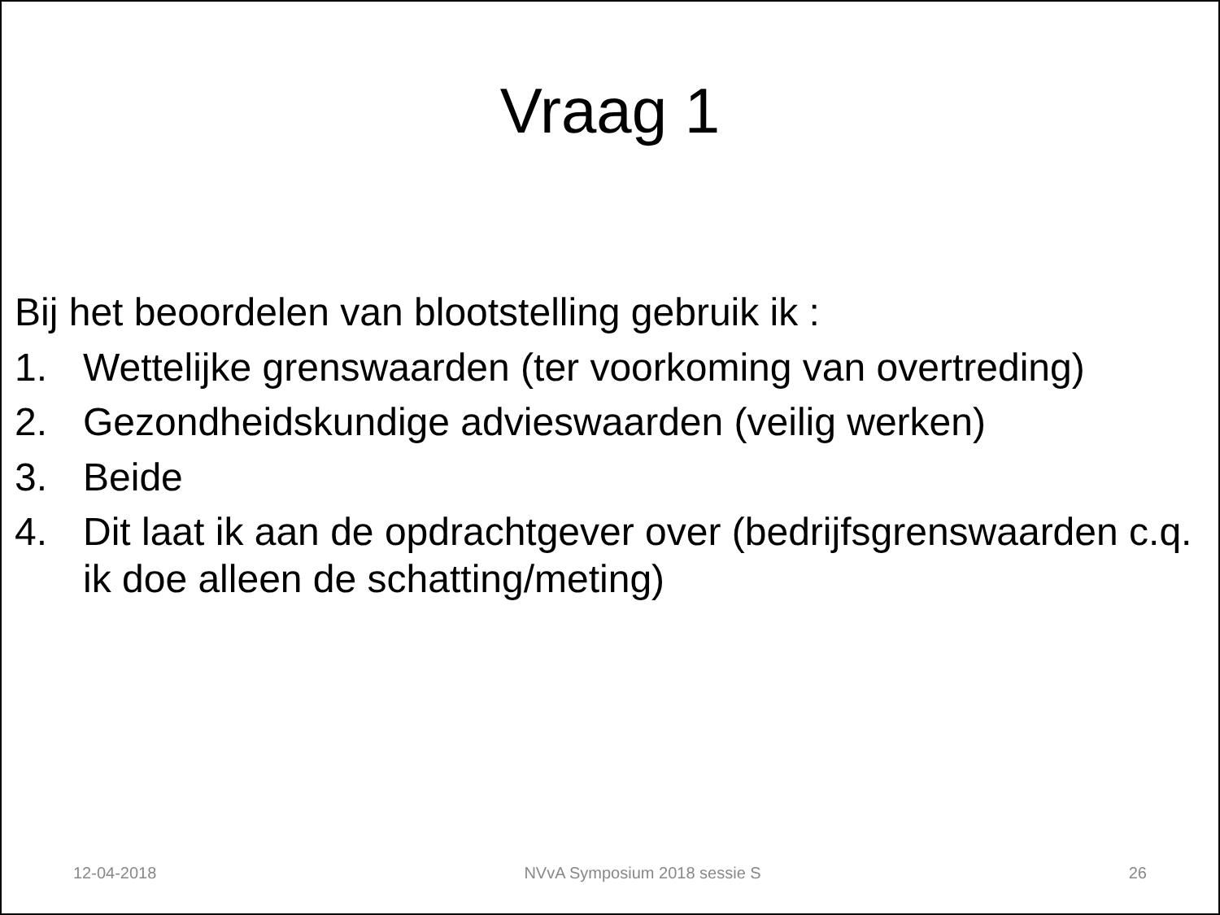Vraag 1
Bij het beoordelen van blootstelling gebruik ik :
1. Wettelijke grenswaarden (ter voorkoming van overtreding)
2. Gezondheidskundige advieswaarden (veilig werken)
3. Beide
4. Dit laat ik aan de opdrachtgever over (bedrijfsgrenswaarden c.q. ik doe alleen de schatting/meting)
12-04-2018 NVvA Symposium 2018 sessie S 26